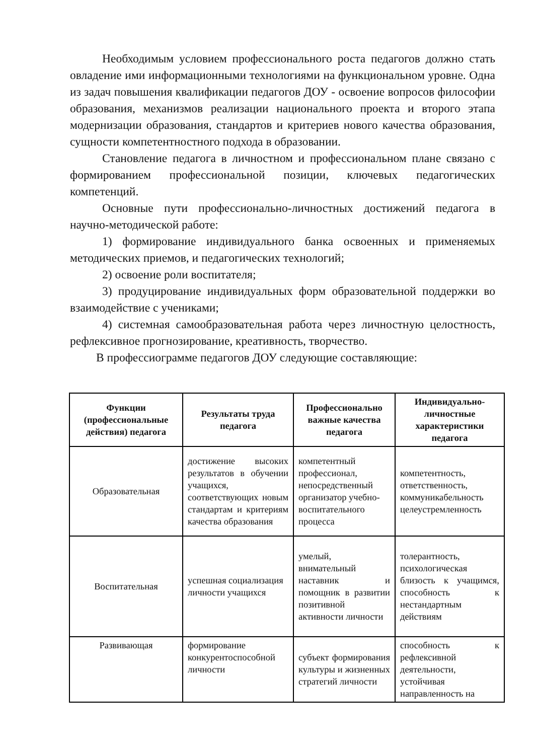Необходимым условием профессионального роста педагогов должно стать овладение ими информационными технологиями на функциональном уровне. Одна из задач повышения квалификации педагогов ДОУ - освоение вопросов философии образования, механизмов реализации национального проекта и второго этапа модернизации образования, стандартов и критериев нового качества образования, сущности компетентностного подхода в образовании.
Становление педагога в личностном и профессиональном плане связано с формированием профессиональной позиции, ключевых педагогических компетенций.
Основные пути профессионально-личностных достижений педагога в научно-методической работе:
1) формирование индивидуального банка освоенных и применяемых методических приемов, и педагогических технологий;
2) освоение роли воспитателя;
3) продуцирование индивидуальных форм образовательной поддержки во взаимодействие с учениками;
4) системная самообразовательная работа через личностную целостность, рефлексивное прогнозирование, креативность, творчество.
В профессиограмме педагогов ДОУ следующие составляющие:
| Функции (профессиональные действия) педагога | Результаты труда педагога | Профессионально важные качества педагога | Индивидуально-личностные характеристики педагога |
| --- | --- | --- | --- |
| Образовательная | достижение высоких результатов в обучении учащихся, соответствующих новым стандартам и критериям качества образования | компетентный профессионал, непосредственный организатор учебно-воспитательного процесса | компетентность, ответственность, коммуникабельность целеустремленность |
| Воспитательная | успешная социализация личности учащихся | умелый, внимательный наставник и помощник в развитии позитивной активности личности | толерантность, психологическая близость к учащимся, способность к нестандартным действиям |
| Развивающая | формирование конкурентоспособной личности | субъект формирования культуры и жизненных стратегий личности | способность к рефлексивной деятельности, устойчивая направленность на |